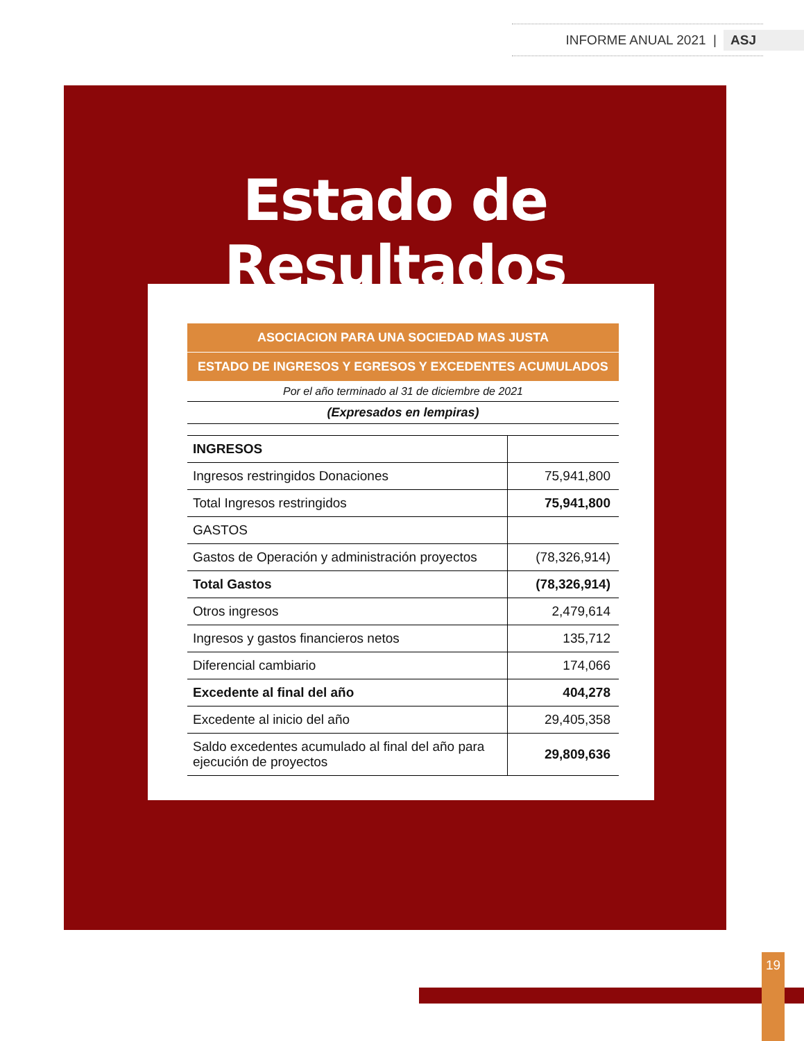INFORME ANUAL 2021 | ASJ
Estado de Resultados
| ASOCIACION PARA UNA SOCIEDAD MAS JUSTA | |
| --- | --- |
| ESTADO DE INGRESOS Y EGRESOS Y EXCEDENTES ACUMULADOS | |
| Por el año terminado al 31 de diciembre de 2021 | |
| (Expresados en lempiras) | |
| INGRESOS | |
| Ingresos restringidos Donaciones | 75,941,800 |
| Total Ingresos restringidos | 75,941,800 |
| GASTOS | |
| Gastos de Operación y administración proyectos | (78,326,914) |
| Total Gastos | (78,326,914) |
| Otros ingresos | 2,479,614 |
| Ingresos y gastos financieros netos | 135,712 |
| Diferencial cambiario | 174,066 |
| Excedente al final del año | 404,278 |
| Excedente al inicio del año | 29,405,358 |
| Saldo excedentes acumulado al final del año para ejecución de proyectos | 29,809,636 |
19